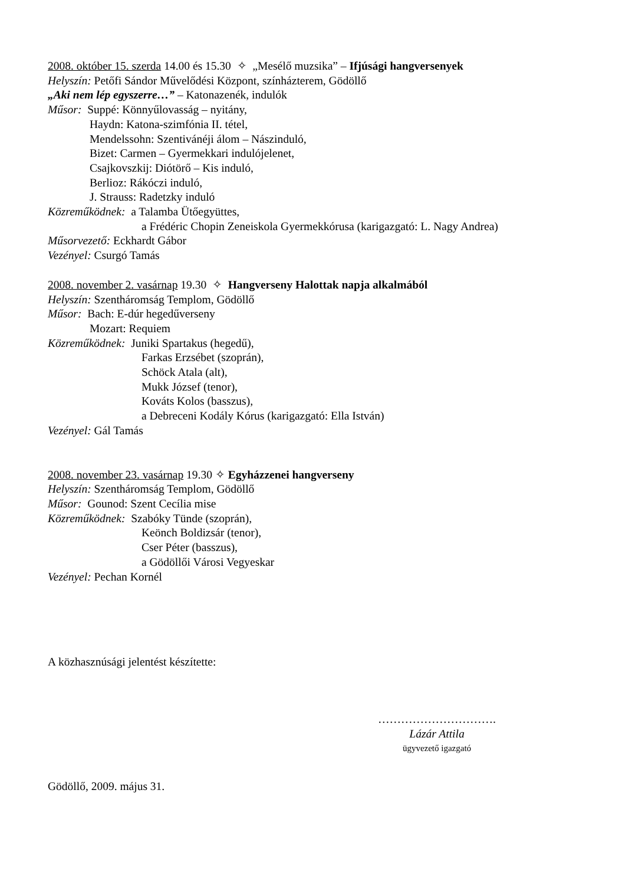2008. október 15. szerda 14.00 és 15.30 ✧ „Mesélő muzsika” – Ifjúsági hangversenyek
Helyszín: Petőfi Sándor Művelődési Központ, színházterem, Gödöllő
„Aki nem lép egyszerre…” – Katonazenék, indulók
Műsor: Suppé: Könnyűlovasság – nyitány,
Haydn: Katona-szimfónia II. tétel,
Mendelssohn: Szentivánéji álom – Nászinduló,
Bizet: Carmen – Gyermekkari indulójelenet,
Csajkovszkij: Diótörő – Kis induló,
Berlioz: Rákóczi induló,
J. Strauss: Radetzky induló
Közreműködnek: a Talamba Ütőegyüttes,
a Frédéric Chopin Zeneiskola Gyermekkórusa (karigazgató: L. Nagy Andrea)
Műsorvezető: Eckhardt Gábor
Vezényel: Csurgó Tamás
2008. november 2. vasárnap 19.30 ✧ Hangverseny Halottak napja alkalmából
Helyszín: Szentháromság Templom, Gödöllő
Műsor: Bach: E-dúr hegedűverseny
Mozart: Requiem
Közreműködnek: Juniki Spartakus (hegedű),
Farkas Erzsébet (szoprán),
Schöck Atala (alt),
Mukk József (tenor),
Kováts Kolos (basszus),
a Debreceni Kodály Kórus (karigazgató: Ella István)
Vezényel: Gál Tamás
2008. november 23. vasárnap 19.30 ✧ Egyházzenei hangverseny
Helyszín: Szentháromság Templom, Gödöllő
Műsor: Gounod: Szent Cecília mise
Közreműködnek: Szabóky Tünde (szoprán),
Keönch Boldizsár (tenor),
Cser Péter (basszus),
a Gödöllői Városi Vegyeskar
Vezényel: Pechan Kornél
A közhasznúsági jelentést készítette:
………………………….
Lázár Attila
ügyvezető igazgató
Gödöllő, 2009. május 31.